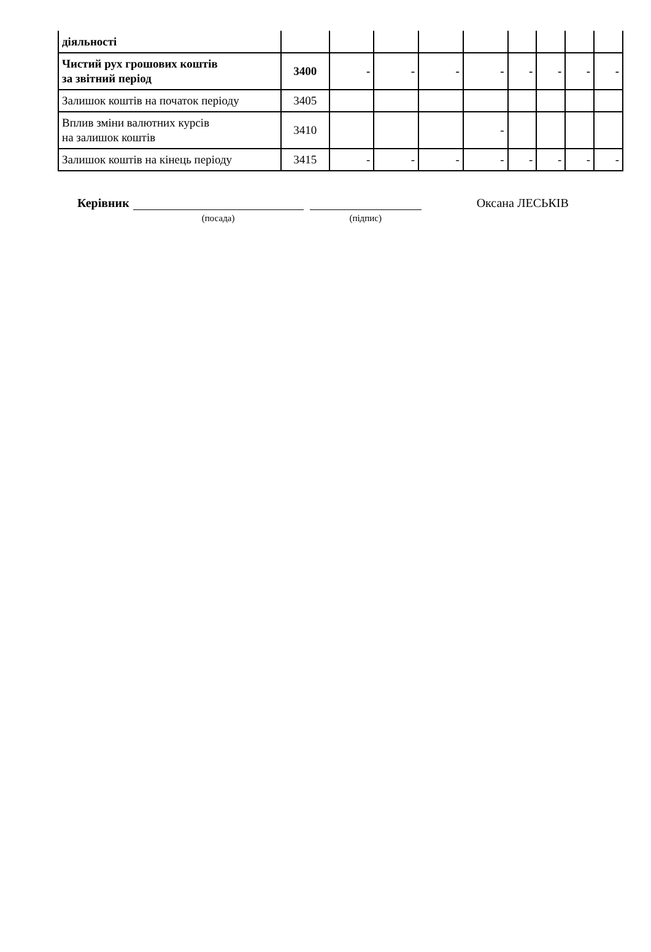| діяльності | | | | | | | | | |
| Чистий рух грошових коштів за звітний період | 3400 | - | - | - | - | - | - | - | - |
| Залишок коштів на початок періоду | 3405 | | | | | | | | |
| Вплив зміни валютних курсів на залишок коштів | 3410 | | | | - | | | | |
| Залишок коштів на кінець періоду | 3415 | - | - | - | - | - | - | - | - |
Керівник
(посада) (підпис)
Оксана ЛЕСЬКІВ